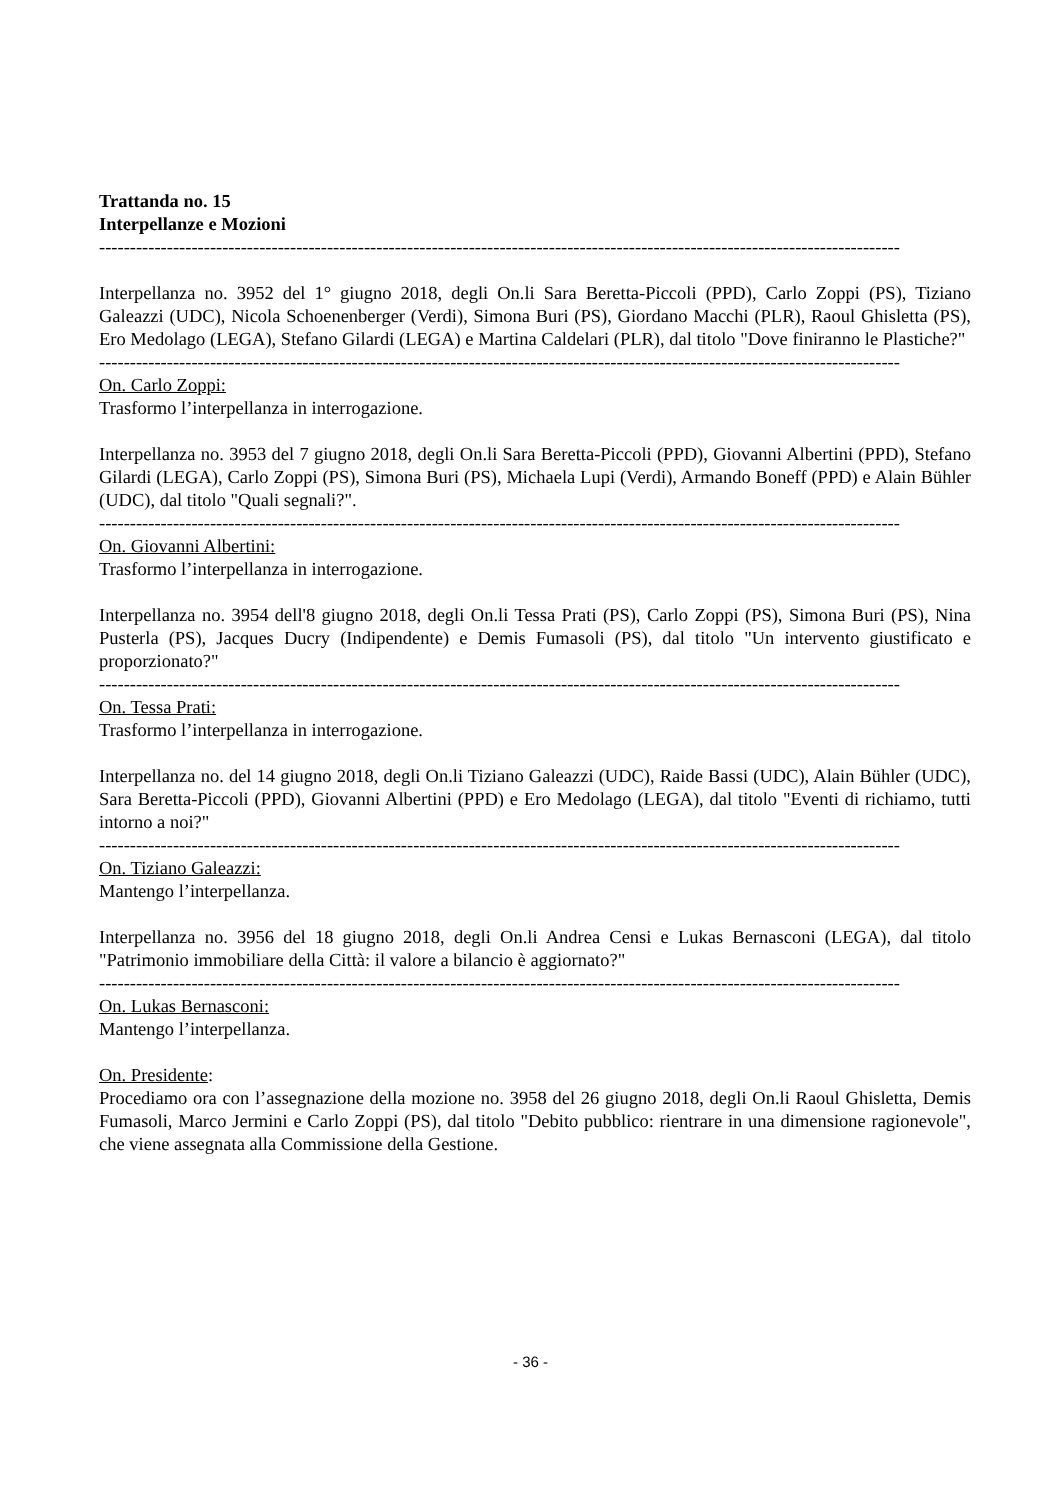Trattanda no. 15
Interpellanze e Mozioni
----------------------------------------------------------------------------------------------------------------------------------
Interpellanza no. 3952 del 1° giugno 2018, degli On.li Sara Beretta-Piccoli (PPD), Carlo Zoppi (PS), Tiziano Galeazzi (UDC), Nicola Schoenenberger (Verdi), Simona Buri (PS), Giordano Macchi (PLR), Raoul Ghisletta (PS), Ero Medolago (LEGA), Stefano Gilardi (LEGA) e Martina Caldelari (PLR), dal titolo "Dove finiranno le Plastiche?"
----------------------------------------------------------------------------------------------------------------------------------
On. Carlo Zoppi:
Trasformo l’interpellanza in interrogazione.
Interpellanza no. 3953 del 7 giugno 2018, degli On.li Sara Beretta-Piccoli (PPD), Giovanni Albertini (PPD), Stefano Gilardi (LEGA), Carlo Zoppi (PS), Simona Buri (PS), Michaela Lupi (Verdi), Armando Boneff (PPD) e Alain Bühler (UDC), dal titolo "Quali segnali?".
----------------------------------------------------------------------------------------------------------------------------------
On. Giovanni Albertini:
Trasformo l’interpellanza in interrogazione.
Interpellanza no. 3954 dell'8 giugno 2018, degli On.li Tessa Prati (PS), Carlo Zoppi (PS), Simona Buri (PS), Nina Pusterla (PS), Jacques Ducry (Indipendente) e Demis Fumasoli (PS), dal titolo "Un intervento giustificato e proporzionato?"
----------------------------------------------------------------------------------------------------------------------------------
On. Tessa Prati:
Trasformo l’interpellanza in interrogazione.
Interpellanza no. del 14 giugno 2018, degli On.li Tiziano Galeazzi (UDC), Raide Bassi (UDC), Alain Bühler (UDC), Sara Beretta-Piccoli (PPD), Giovanni Albertini (PPD) e Ero Medolago (LEGA), dal titolo "Eventi di richiamo, tutti intorno a noi?"
----------------------------------------------------------------------------------------------------------------------------------
On. Tiziano Galeazzi:
Mantengo l’interpellanza.
Interpellanza no. 3956 del 18 giugno 2018, degli On.li Andrea Censi e Lukas Bernasconi (LEGA), dal titolo "Patrimonio immobiliare della Città: il valore a bilancio è aggiornato?"
----------------------------------------------------------------------------------------------------------------------------------
On. Lukas Bernasconi:
Mantengo l’interpellanza.
On. Presidente:
Procediamo ora con l’assegnazione della mozione no. 3958 del 26 giugno 2018, degli On.li Raoul Ghisletta, Demis Fumasoli, Marco Jermini e Carlo Zoppi (PS), dal titolo "Debito pubblico: rientrare in una dimensione ragionevole", che viene assegnata alla Commissione della Gestione.
- 36 -